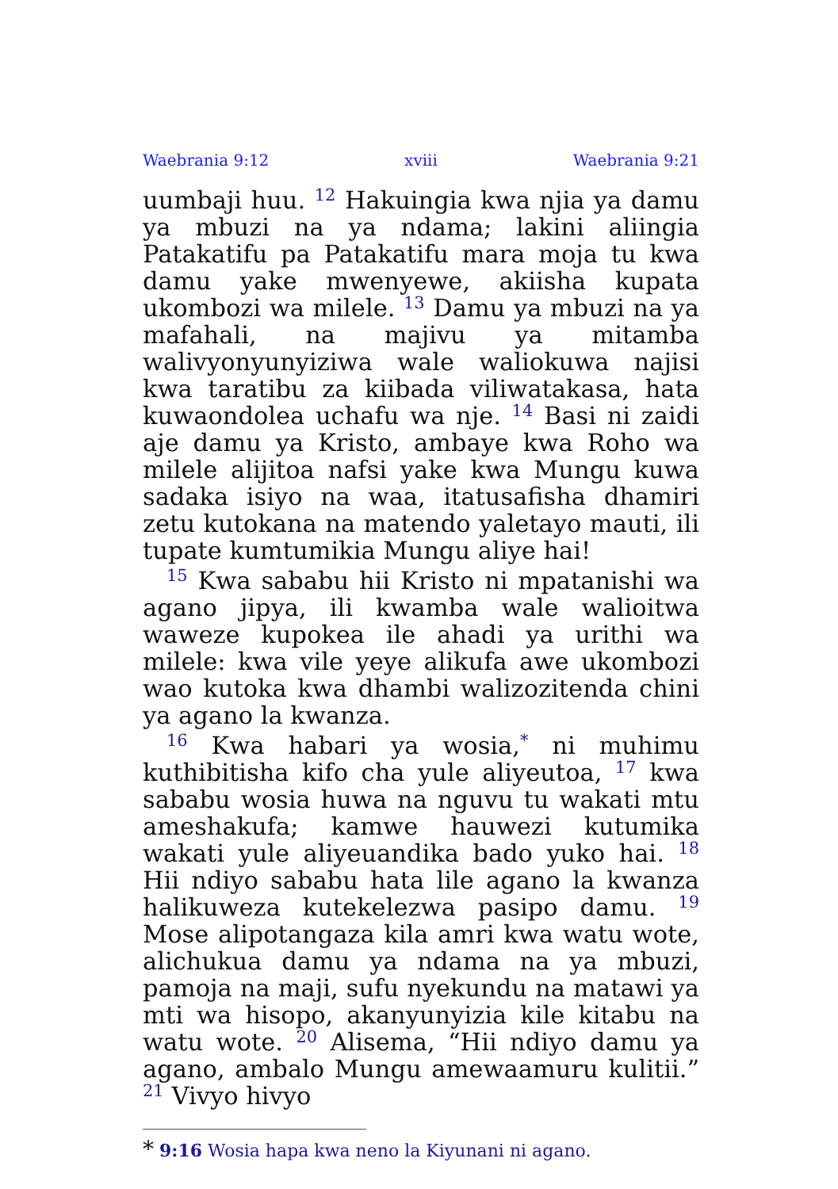Waebrania 9:12 xviii Waebrania 9:21
uumbaji huu. <sup>12</sup> Hakuingia kwa njia ya damu ya mbuzi na ya ndama; lakini aliingia Patakatifu pa Patakatifu mara moja tu kwa damu yake mwenyewe, akiisha kupata ukombozi wa milele. <sup>13</sup> Damu ya mbuzi na ya mafahali, na majivu ya mitamba walivyonyunyiziwa wale waliokuwa najisi kwa taratibu za kiibada viliwatakasa, hata kuwaondolea uchafu wa nje. <sup>14</sup> Basi ni zaidi aje damu ya Kristo, ambaye kwa Roho wa milele alijitoa nafsi yake kwa Mungu kuwa sadaka isiyo na waa, itatusafisha dhamiri zetu kutokana na matendo yaletayo mauti, ili tupate kumtumikia Mungu aliye hai!
<sup>15</sup> Kwa sababu hii Kristo ni mpatanishi wa agano jipya, ili kwamba wale walioitwa waweze kupokea ile ahadi ya urithi wa milele: kwa vile yeye alikufa awe ukombozi wao kutoka kwa dhambi walizozitenda chini ya agano la kwanza.
<sup>16</sup> Kwa habari ya wosia,<sup>*</sup> ni muhimu kuthibitisha kifo cha yule aliyeutoa, <sup>17</sup> kwa sababu wosia huwa na nguvu tu wakati mtu ameshakufa; kamwe hauwezi kutumika wakati yule aliyeuandika bado yuko hai. <sup>18</sup> Hii ndiyo sababu hata lile agano la kwanza halikuweza kutekelezwa pasipo damu. <sup>19</sup> Mose alipotangaza kila amri kwa watu wote, alichukua damu ya ndama na ya mbuzi, pamoja na maji, sufu nyekundu na matawi ya mti wa hisopo, akanyunyizia kile kitabu na watu wote. <sup>20</sup> Alisema, “Hii ndiyo damu ya agano, ambalo Mungu amewaamuru kulitii.” <sup>21</sup> Vivyo hivyo
* 9:16 Wosia hapa kwa neno la Kiyunani ni agano.